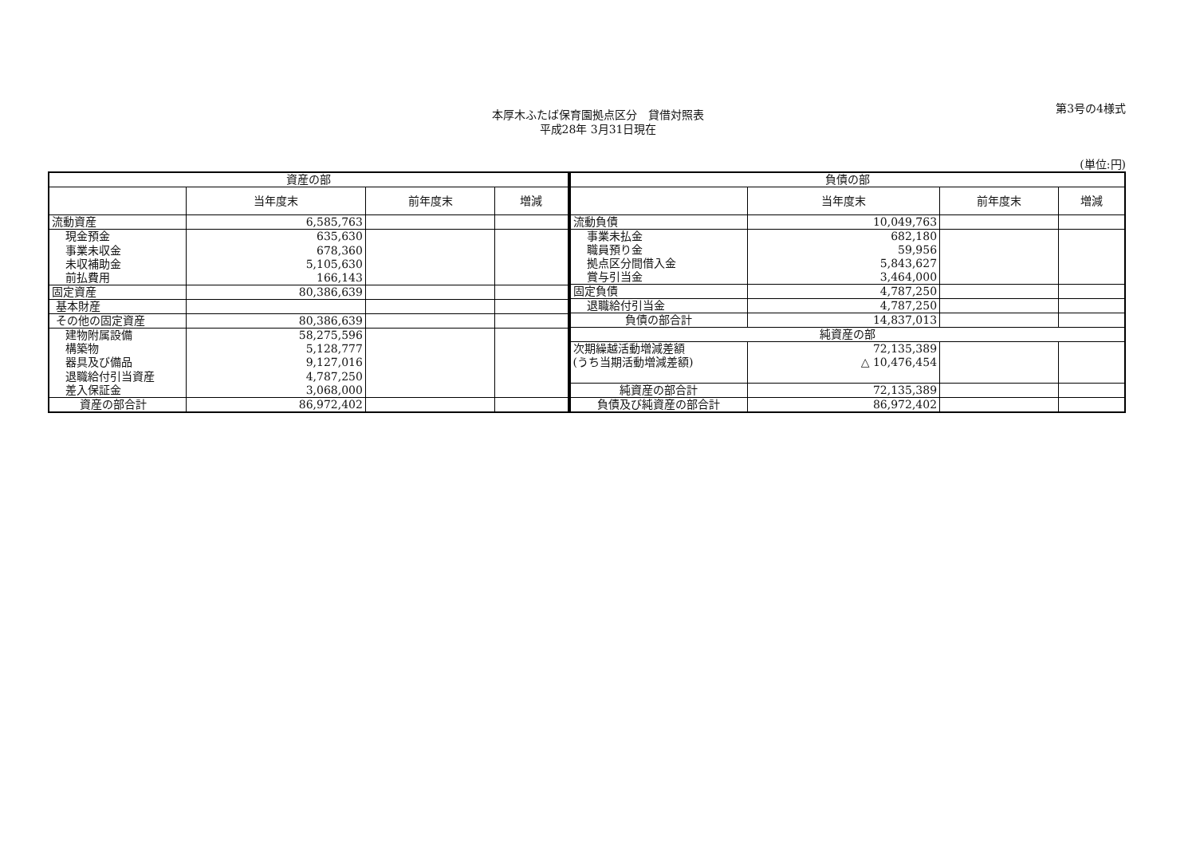第3号の4様式
本厚木ふたば保育園拠点区分　貸借対照表
平成28年 3月31日現在
(単位:円)
| 資産の部 | | | |
| --- | --- | --- | --- |
| | 当年度末 | 前年度末 | 増減 |
| 流動資産 | 6,585,763 | | |
| 現金預金 | 635,630 | | |
| 事業未収金 | 678,360 | | |
| 未収補助金 | 5,105,630 | | |
| 前払費用 | 166,143 | | |
| 固定資産 | 80,386,639 | | |
| 基本財産 | | | |
| その他の固定資産 | 80,386,639 | | |
| 建物附属設備 | 58,275,596 | | |
| 構築物 | 5,128,777 | | |
| 器具及び備品 | 9,127,016 | | |
| 退職給付引当資産 | 4,787,250 | | |
| 差入保証金 | 3,068,000 | | |
| 資産の部合計 | 86,972,402 | | |
| 負債の部 | | | |
| --- | --- | --- | --- |
| | 当年度末 | 前年度末 | 増減 |
| 流動負債 | 10,049,763 | | |
| 事業未払金 | 682,180 | | |
| 職員預り金 | 59,956 | | |
| 拠点区分間借入金 | 5,843,627 | | |
| 賞与引当金 | 3,464,000 | | |
| 固定負債 | 4,787,250 | | |
| 退職給付引当金 | 4,787,250 | | |
| 負債の部合計 | 14,837,013 | | |
| 純資産の部 | | | |
| 次期繰越活動増減差額 | 72,135,389 | | |
| (うち当期活動増減差額) | △ 10,476,454 | | |
| 純資産の部合計 | 72,135,389 | | |
| 負債及び純資産の部合計 | 86,972,402 | | |